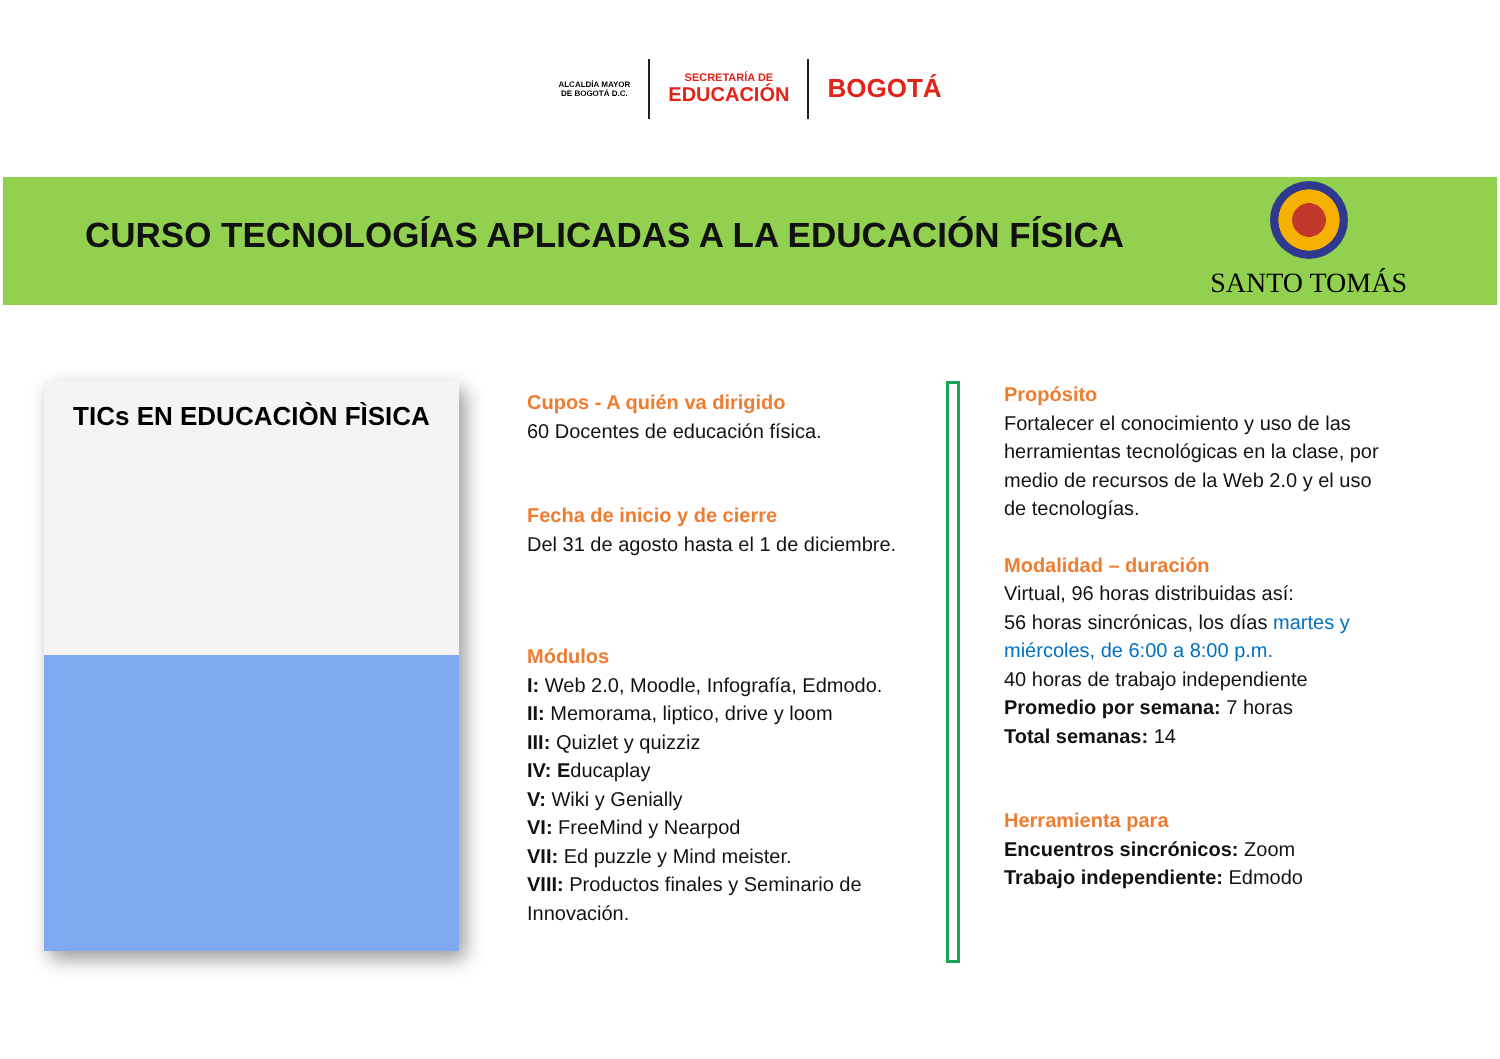ALCALDÍA MAYOR
DE BOGOTÁ D.C.
SECRETARÍA DE
EDUCACIÓN
BOGOTÁ
CURSO TECNOLOGÍAS APLICADAS A LA EDUCACIÓN FÍSICA
SANTO TOMÁS
TICs EN EDUCACIÒN FÌSICA
Cupos - A quién va dirigido
60 Docentes de educación física.
Fecha de inicio y de cierre
Del 31 de agosto hasta el 1 de diciembre.
Módulos
I: Web 2.0, Moodle, Infografía, Edmodo.
II: Memorama, liptico, drive y loom
III: Quizlet y quizziz
IV: Educaplay
V: Wiki y Genially
VI: FreeMind y Nearpod
VII: Ed puzzle y Mind meister.
VIII: Productos finales y Seminario de Innovación.
Propósito
Fortalecer el conocimiento y uso de las herramientas tecnológicas en la clase, por medio de recursos de la Web 2.0 y el uso de tecnologías.
Modalidad – duración
Virtual, 96 horas distribuidas así:
56 horas sincrónicas, los días martes y miércoles, de 6:00 a 8:00 p.m.
40 horas de trabajo independiente
Promedio por semana: 7 horas
Total semanas: 14
Herramienta para
Encuentros sincrónicos: Zoom
Trabajo independiente: Edmodo